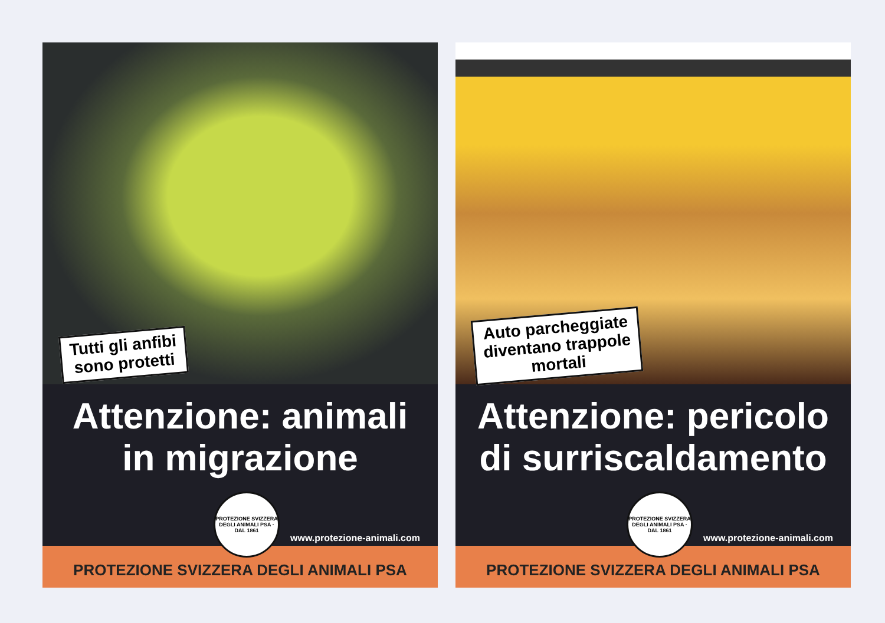Tutti gli anfibi
sono protetti
Attenzione: animali
in migrazione
PROTEZIONE SVIZZERA DEGLI ANIMALI PSA · DAL 1861
www.protezione-animali.com
PROTEZIONE SVIZZERA DEGLI ANIMALI PSA
Auto parcheggiate
diventano trappole
mortali
Attenzione: pericolo
di surriscaldamento
PROTEZIONE SVIZZERA DEGLI ANIMALI PSA · DAL 1861
www.protezione-animali.com
PROTEZIONE SVIZZERA DEGLI ANIMALI PSA